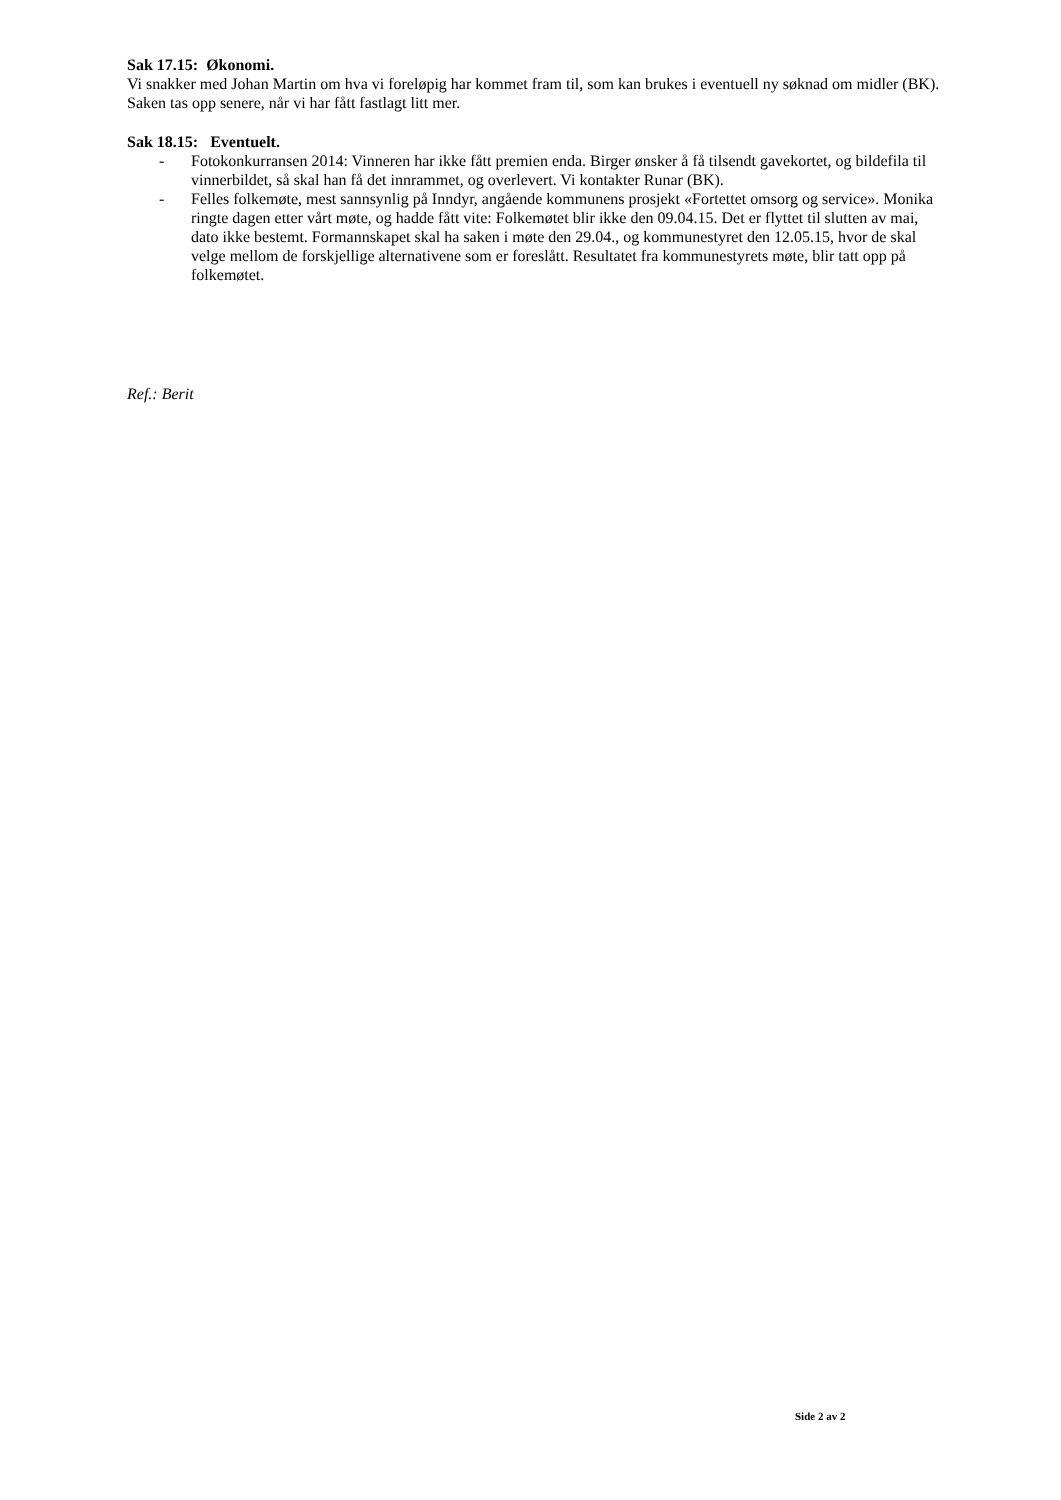Sak 17.15: Økonomi.
Vi snakker med Johan Martin om hva vi foreløpig har kommet fram til, som kan brukes i eventuell ny søknad om midler (BK). Saken tas opp senere, når vi har fått fastlagt litt mer.
Sak 18.15: Eventuelt.
- Fotokonkurransen 2014: Vinneren har ikke fått premien enda. Birger ønsker å få tilsendt gavekortet, og bildefila til vinnerbildet, så skal han få det innrammet, og overlevert. Vi kontakter Runar (BK).
- Felles folkemøte, mest sannsynlig på Inndyr, angående kommunens prosjekt «Fortettet omsorg og service». Monika ringte dagen etter vårt møte, og hadde fått vite: Folkemøtet blir ikke den 09.04.15. Det er flyttet til slutten av mai, dato ikke bestemt. Formannskapet skal ha saken i møte den 29.04., og kommunestyret den 12.05.15, hvor de skal velge mellom de forskjellige alternativene som er foreslått. Resultatet fra kommunestyrets møte, blir tatt opp på folkemøtet.
Ref.: Berit
Side 2 av 2